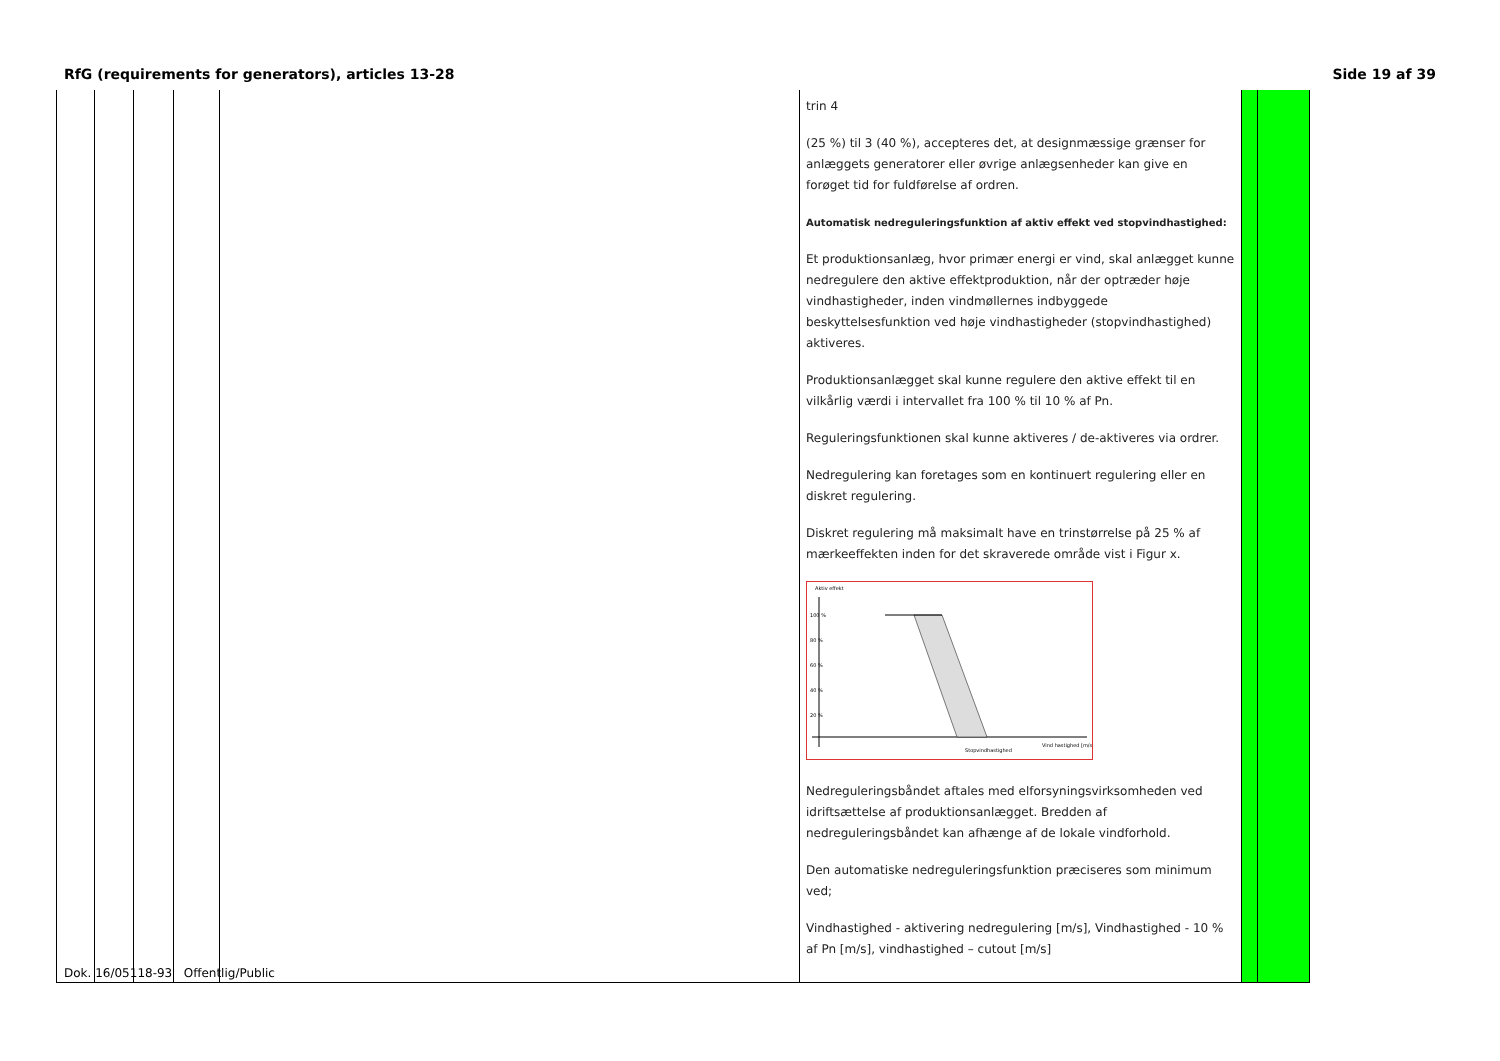RfG (requirements for generators), articles 13-28 Side 19 af 39
| | | | | | trin 4 (25 %) til 3 (40 %), accepteres det, at designmæssige grænser for anlæggets generatorer eller øvrige anlægsenheder kan give en forøget tid for fuldførelse af ordren. Automatisk nedreguleringsfunktion af aktiv effekt ved stopvindhastighed: Et produktionsanlæg, hvor primær energi er vind, skal anlægget kunne nedregulere den aktive effektproduktion, når der optræder høje vindhastigheder, inden vindmøllernes indbyggede beskyttelsesfunktion ved høje vindhastigheder (stopvindhastighed) aktiveres. Produktionsanlægget skal kunne regulere den aktive effekt til en vilkårlig værdi i intervallet fra 100 % til 10 % af Pn. Reguleringsfunktionen skal kunne aktiveres / de-aktiveres via ordrer. Nedregulering kan foretages som en kontinuert regulering eller en diskret regulering. Diskret regulering må maksimalt have en trinstørrelse på 25 % af mærkeeffekten inden for det skraverede område vist i Figur x. Aktiv effekt 100 % 80 % 60 % 40 % 20 % Stopvindhastighed Vind hastighed [m/s] Nedreguleringsbåndet aftales med elforsyningsvirksomheden ved idriftsættelse af produktionsanlægget. Bredden af nedreguleringsbåndet kan afhænge af de lokale vindforhold. Den automatiske nedreguleringsfunktion præciseres som minimum ved; Vindhastighed - aktivering nedregulering [m/s], Vindhastighed - 10 % af Pn [m/s], vindhastighed – cutout [m/s] | | |
Dok. 16/05118-93 Offentlig/Public